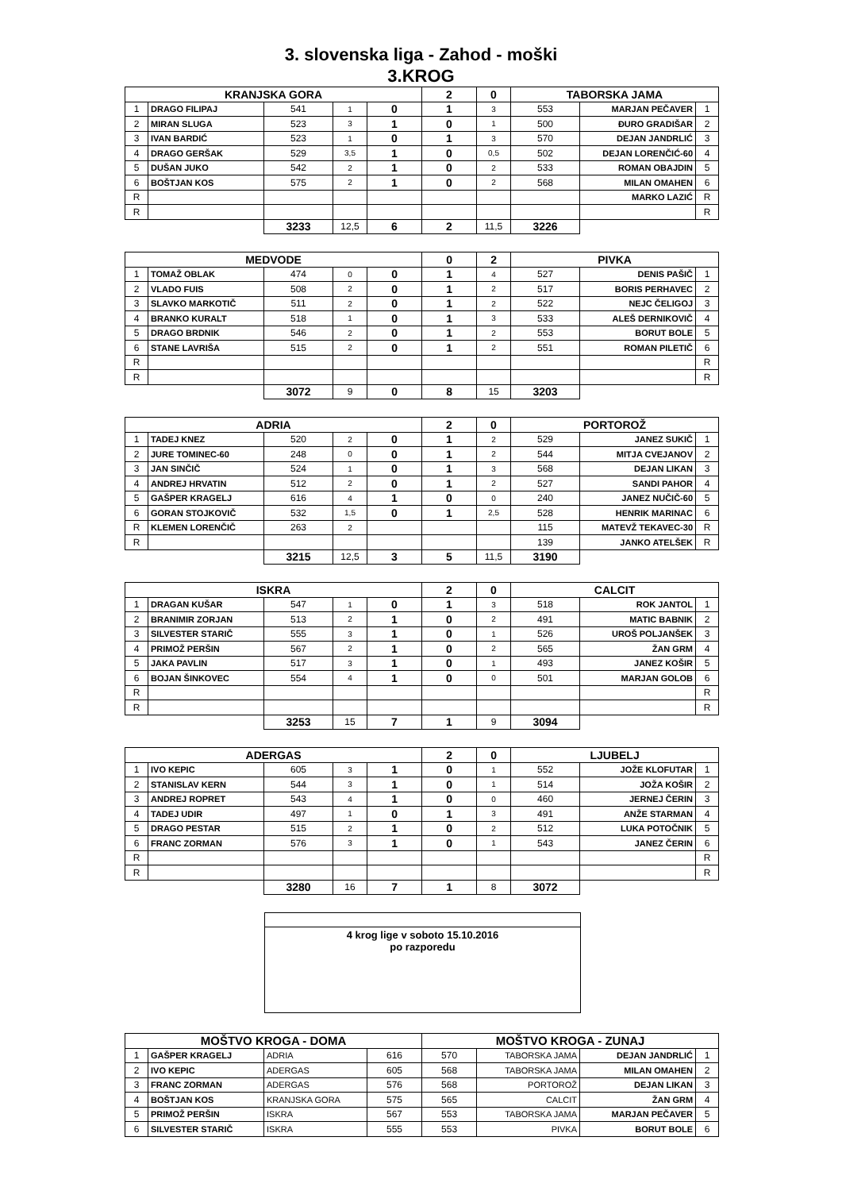3. slovenska liga - Zahod - moški
3.KROG
| KRANJSKA GORA | | | | | 2 | 0 | TABORSKA JAMA | | |
| 1 | DRAGO FILIPAJ | 541 | 1 | 0 | 1 | 3 | 553 | MARJAN PEČAVER | 1 |
| 2 | MIRAN SLUGA | 523 | 3 | 1 | 0 | 1 | 500 | ĐURO GRADIŠAR | 2 |
| 3 | IVAN BARDIĆ | 523 | 1 | 0 | 1 | 3 | 570 | DEJAN JANDRLIĆ | 3 |
| 4 | DRAGO GERŠAK | 529 | 3,5 | 1 | 0 | 0,5 | 502 | DEJAN LORENČIĆ-60 | 4 |
| 5 | DUŠAN JUKO | 542 | 2 | 1 | 0 | 2 | 533 | ROMAN OBAJDIN | 5 |
| 6 | BOŠTJAN KOS | 575 | 2 | 1 | 0 | 2 | 568 | MILAN OMAHEN | 6 |
| R | | | | | | | | MARKO LAZIĆ | R |
| R | | | | | | | | | R |
| | | 3233 | 12,5 | 6 | 2 | 11,5 | 3226 | | |
| MEDVODE | | | | | 0 | 2 | PIVKA | | |
| 1 | TOMAŽ OBLAK | 474 | 0 | 0 | 1 | 4 | 527 | DENIS PAŠIČ | 1 |
| 2 | VLADO FUIS | 508 | 2 | 0 | 1 | 2 | 517 | BORIS PERHAVEC | 2 |
| 3 | SLAVKO MARKOTIČ | 511 | 2 | 0 | 1 | 2 | 522 | NEJC ČELIGOJ | 3 |
| 4 | BRANKO KURALT | 518 | 1 | 0 | 1 | 3 | 533 | ALEŠ DERNIKOVIČ | 4 |
| 5 | DRAGO BRDNIK | 546 | 2 | 0 | 1 | 2 | 553 | BORUT BOLE | 5 |
| 6 | STANE LAVRIŠA | 515 | 2 | 0 | 1 | 2 | 551 | ROMAN PILETIČ | 6 |
| R | | | | | | | | | R |
| R | | | | | | | | | R |
| | | 3072 | 9 | 0 | 8 | 15 | 3203 | | |
| ADRIA | | | | | 2 | 0 | PORTOROŽ | | |
| 1 | TADEJ KNEZ | 520 | 2 | 0 | 1 | 2 | 529 | JANEZ SUKIČ | 1 |
| 2 | JURE TOMINEC-60 | 248 | 0 | 0 | 1 | 2 | 544 | MITJA CVEJANOV | 2 |
| 3 | JAN SINČIČ | 524 | 1 | 0 | 1 | 3 | 568 | DEJAN LIKAN | 3 |
| 4 | ANDREJ HRVATIN | 512 | 2 | 0 | 1 | 2 | 527 | SANDI PAHOR | 4 |
| 5 | GAŠPER KRAGELJ | 616 | 4 | 1 | 0 | 0 | 240 | JANEZ NUČIČ-60 | 5 |
| 6 | GORAN STOJKOVIČ | 532 | 1,5 | 0 | 1 | 2,5 | 528 | HENRIK MARINAC | 6 |
| R | KLEMEN LORENČIČ | 263 | 2 | | | | 115 | MATEVŽ TEKAVEC-30 | R |
| R | | | | | | | 139 | JANKO ATELŠEK | R |
| | | 3215 | 12,5 | 3 | 5 | 11,5 | 3190 | | |
| ISKRA | | | | | 2 | 0 | CALCIT | | |
| 1 | DRAGAN KUŠAR | 547 | 1 | 0 | 1 | 3 | 518 | ROK JANTOL | 1 |
| 2 | BRANIMIR ZORJAN | 513 | 2 | 1 | 0 | 2 | 491 | MATIC BABNIK | 2 |
| 3 | SILVESTER STARIČ | 555 | 3 | 1 | 0 | 1 | 526 | UROŠ POLJANŠEK | 3 |
| 4 | PRIMOŽ PERŠIN | 567 | 2 | 1 | 0 | 2 | 565 | ŽAN GRM | 4 |
| 5 | JAKA PAVLIN | 517 | 3 | 1 | 0 | 1 | 493 | JANEZ KOŠIR | 5 |
| 6 | BOJAN ŠINKOVEC | 554 | 4 | 1 | 0 | 0 | 501 | MARJAN GOLOB | 6 |
| R | | | | | | | | | R |
| R | | | | | | | | | R |
| | | 3253 | 15 | 7 | 1 | 9 | 3094 | | |
| ADERGAS | | | | | 2 | 0 | LJUBELJ | | |
| 1 | IVO KEPIC | 605 | 3 | 1 | 0 | 1 | 552 | JOŽE KLOFUTAR | 1 |
| 2 | STANISLAV KERN | 544 | 3 | 1 | 0 | 1 | 514 | JOŽA KOŠIR | 2 |
| 3 | ANDREJ ROPRET | 543 | 4 | 1 | 0 | 0 | 460 | JERNEJ ČERIN | 3 |
| 4 | TADEJ UDIR | 497 | 1 | 0 | 1 | 3 | 491 | ANŽE STARMAN | 4 |
| 5 | DRAGO PESTAR | 515 | 2 | 1 | 0 | 2 | 512 | LUKA POTOČNIK | 5 |
| 6 | FRANC ZORMAN | 576 | 3 | 1 | 0 | 1 | 543 | JANEZ ČERIN | 6 |
| R | | | | | | | | | R |
| R | | | | | | | | | R |
| | | 3280 | 16 | 7 | 1 | 8 | 3072 | | |
4 krog lige v soboto 15.10.2016
po razporedu
| MOŠTVO KROGA - DOMA | | | | MOŠTVO KROGA - ZUNAJ | | | |
| 1 | GAŠPER KRAGELJ | ADRIA | 616 | 570 | TABORSKA JAMA | DEJAN JANDRLIĆ | 1 |
| 2 | IVO KEPIC | ADERGAS | 605 | 568 | TABORSKA JAMA | MILAN OMAHEN | 2 |
| 3 | FRANC ZORMAN | ADERGAS | 576 | 568 | PORTOROŽ | DEJAN LIKAN | 3 |
| 4 | BOŠTJAN KOS | KRANJSKA GORA | 575 | 565 | CALCIT | ŽAN GRM | 4 |
| 5 | PRIMOŽ PERŠIN | ISKRA | 567 | 553 | TABORSKA JAMA | MARJAN PEČAVER | 5 |
| 6 | SILVESTER STARIČ | ISKRA | 555 | 553 | PIVKA | BORUT BOLE | 6 |